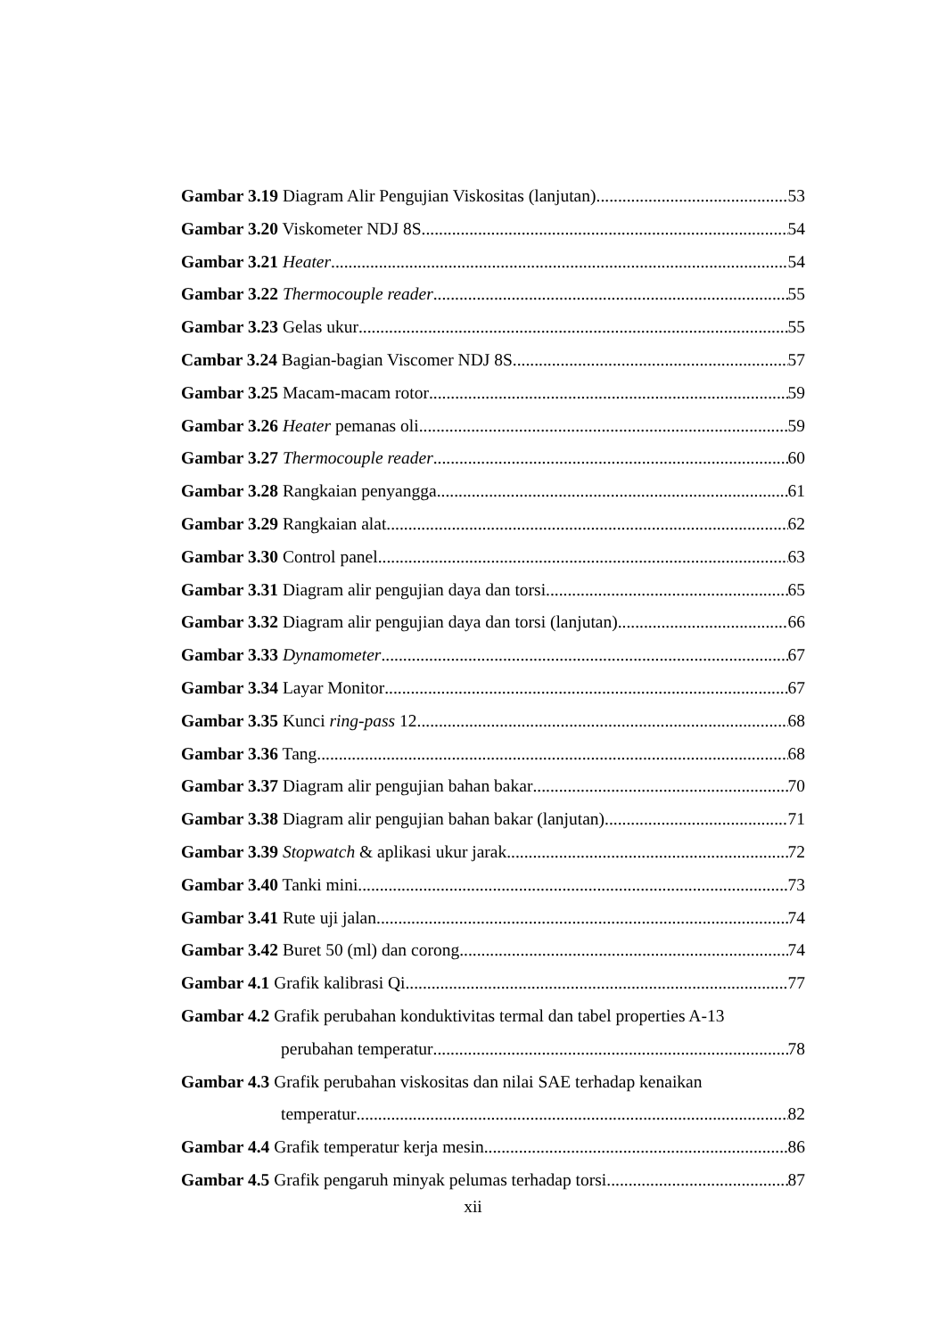Gambar 3.19 Diagram Alir Pengujian Viskositas (lanjutan) 53
Gambar 3.20 Viskometer NDJ 8S 54
Gambar 3.21 Heater 54
Gambar 3.22 Thermocouple reader 55
Gambar 3.23 Gelas ukur 55
Cambar 3.24 Bagian-bagian Viscomer NDJ 8S 57
Gambar 3.25 Macam-macam rotor 59
Gambar 3.26 Heater pemanas oli 59
Gambar 3.27 Thermocouple reader 60
Gambar 3.28 Rangkaian penyangga 61
Gambar 3.29 Rangkaian alat 62
Gambar 3.30 Control panel 63
Gambar 3.31 Diagram alir pengujian daya dan torsi 65
Gambar 3.32 Diagram alir pengujian daya dan torsi (lanjutan) 66
Gambar 3.33 Dynamometer 67
Gambar 3.34 Layar Monitor 67
Gambar 3.35 Kunci ring-pass 12 68
Gambar 3.36 Tang 68
Gambar 3.37 Diagram alir pengujian bahan bakar 70
Gambar 3.38 Diagram alir pengujian bahan bakar (lanjutan) 71
Gambar 3.39 Stopwatch & aplikasi ukur jarak 72
Gambar 3.40 Tanki mini 73
Gambar 3.41 Rute uji jalan 74
Gambar 3.42 Buret 50 (ml) dan corong 74
Gambar 4.1 Grafik kalibrasi Qi 77
Gambar 4.2 Grafik perubahan konduktivitas termal dan tabel properties A-13
perubahan temperatur 78
Gambar 4.3 Grafik perubahan viskositas dan nilai SAE terhadap kenaikan
temperatur 82
Gambar 4.4 Grafik temperatur kerja mesin 86
Gambar 4.5 Grafik pengaruh minyak pelumas terhadap torsi 87
xii